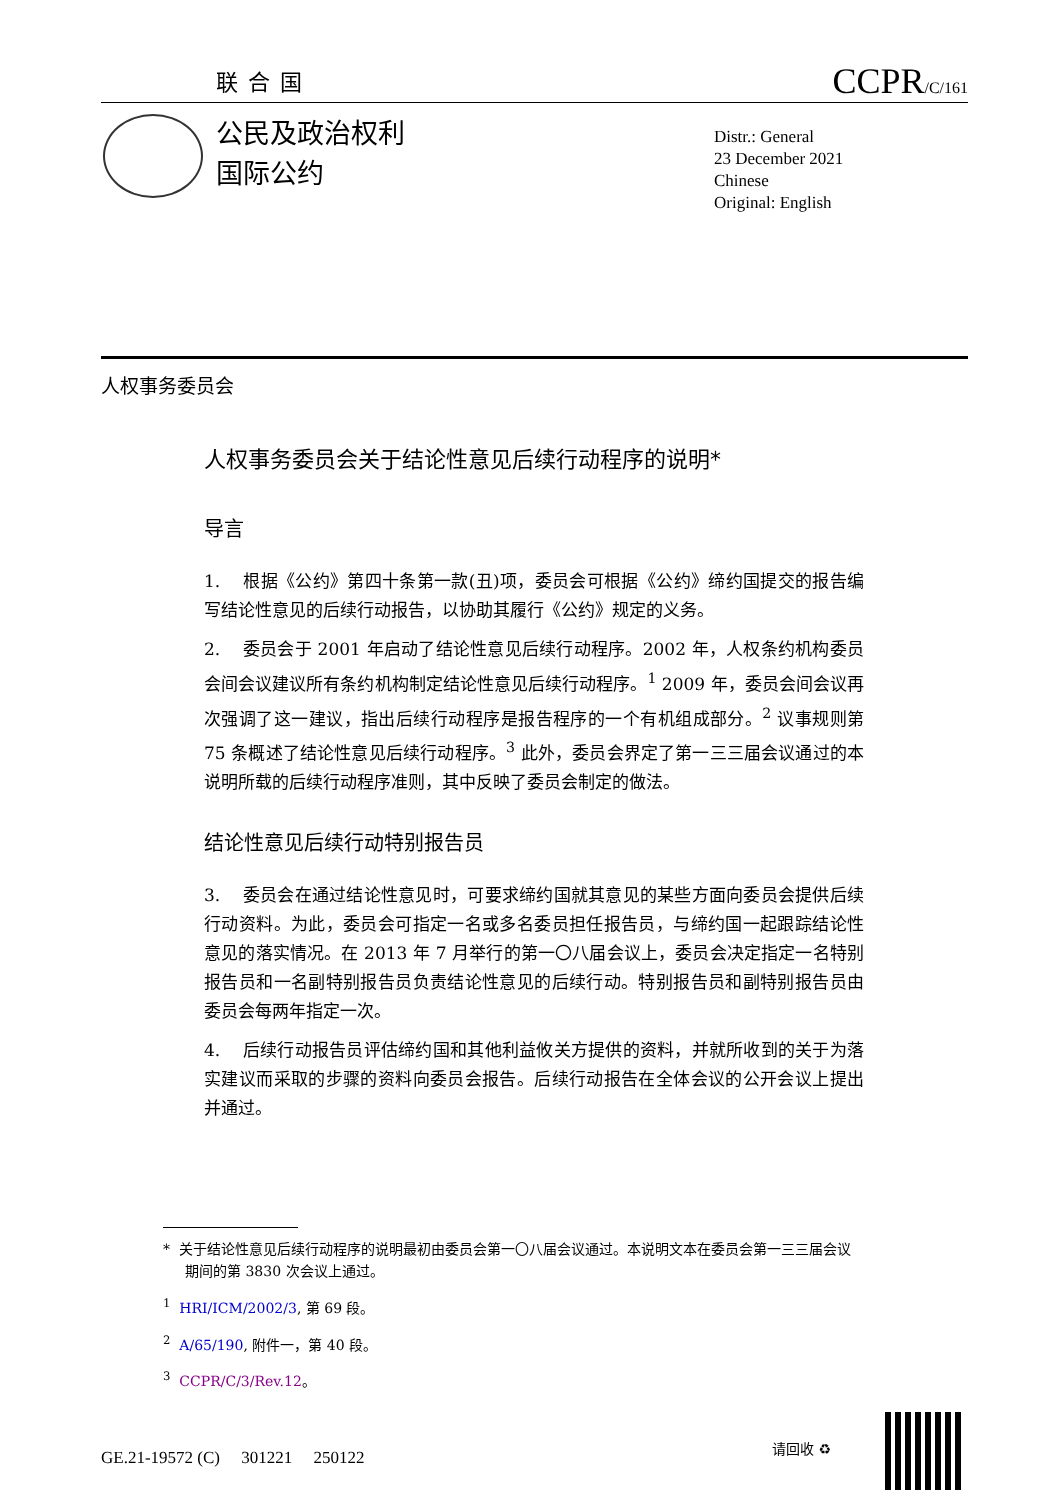联合国 CCPR/C/161
公民及政治权利
国际公约
Distr.: General
23 December 2021
Chinese
Original: English
人权事务委员会
人权事务委员会关于结论性意见后续行动程序的说明*
导言
1. 根据《公约》第四十条第一款(丑)项，委员会可根据《公约》缔约国提交的报告编写结论性意见的后续行动报告，以协助其履行《公约》规定的义务。
2. 委员会于 2001 年启动了结论性意见后续行动程序。2002 年，人权条约机构委员会间会议建议所有条约机构制定结论性意见后续行动程序。<sup>1</sup> 2009 年，委员会间会议再次强调了这一建议，指出后续行动程序是报告程序的一个有机组成部分。<sup>2</sup> 议事规则第 75 条概述了结论性意见后续行动程序。<sup>3</sup> 此外，委员会界定了第一三三届会议通过的本说明所载的后续行动程序准则，其中反映了委员会制定的做法。
结论性意见后续行动特别报告员
3. 委员会在通过结论性意见时，可要求缔约国就其意见的某些方面向委员会提供后续行动资料。为此，委员会可指定一名或多名委员担任报告员，与缔约国一起跟踪结论性意见的落实情况。在 2013 年 7 月举行的第一〇八届会议上，委员会决定指定一名特别报告员和一名副特别报告员负责结论性意见的后续行动。特别报告员和副特别报告员由委员会每两年指定一次。
4. 后续行动报告员评估缔约国和其他利益攸关方提供的资料，并就所收到的关于为落实建议而采取的步骤的资料向委员会报告。后续行动报告在全体会议的公开会议上提出并通过。
* 关于结论性意见后续行动程序的说明最初由委员会第一〇八届会议通过。本说明文本在委员会第一三三届会议期间的第 3830 次会议上通过。
<sup>1</sup> HRI/ICM/2002/3, 第 69 段。
<sup>2</sup> A/65/190, 附件一，第 40 段。
<sup>3</sup> CCPR/C/3/Rev.12。
GE.21-19572 (C) 301221 250122
请回收 ♻